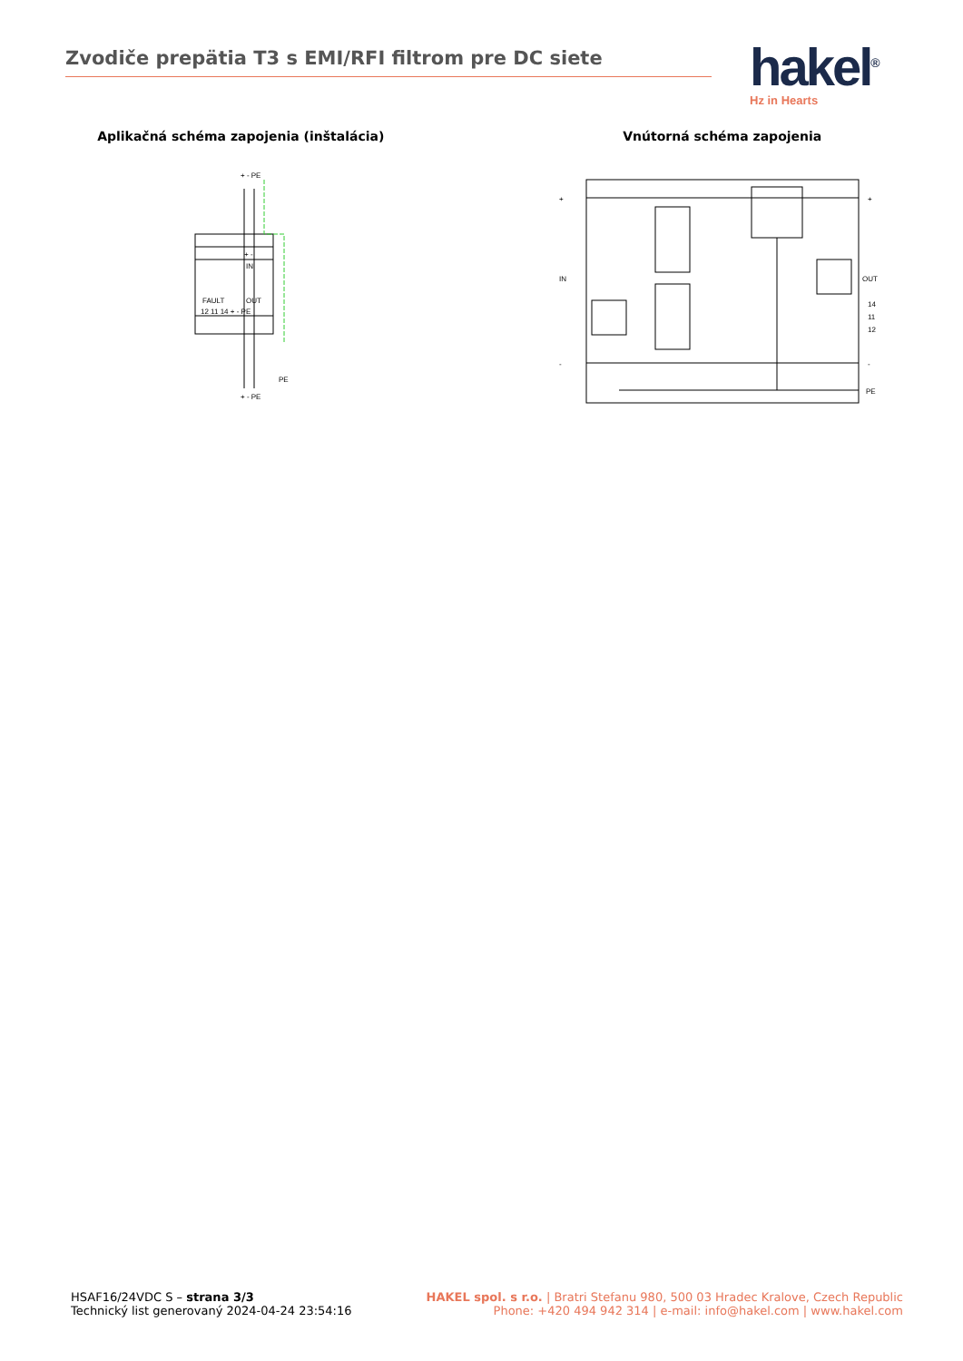Zvodiče prepätia T3 s EMI/RFI filtrom pre DC siete
hakel<sup>®</sup>
Hz in Hearts
Aplikačná schéma zapojenia (inštalácia)
+ - PE
+ -
IN
FAULT
OUT
12 11 14 + - PE
PE
+ - PE
Vnútorná schéma zapojenia
+
+
IN
OUT
14
11
12
-
-
PE
HSAF16/24VDC S – strana 3/3
Technický list generovaný 2024-04-24 23:54:16
HAKEL spol. s r.o. | Bratri Stefanu 980, 500 03 Hradec Kralove, Czech Republic
Phone: +420 494 942 314 | e-mail: info@hakel.com | www.hakel.com